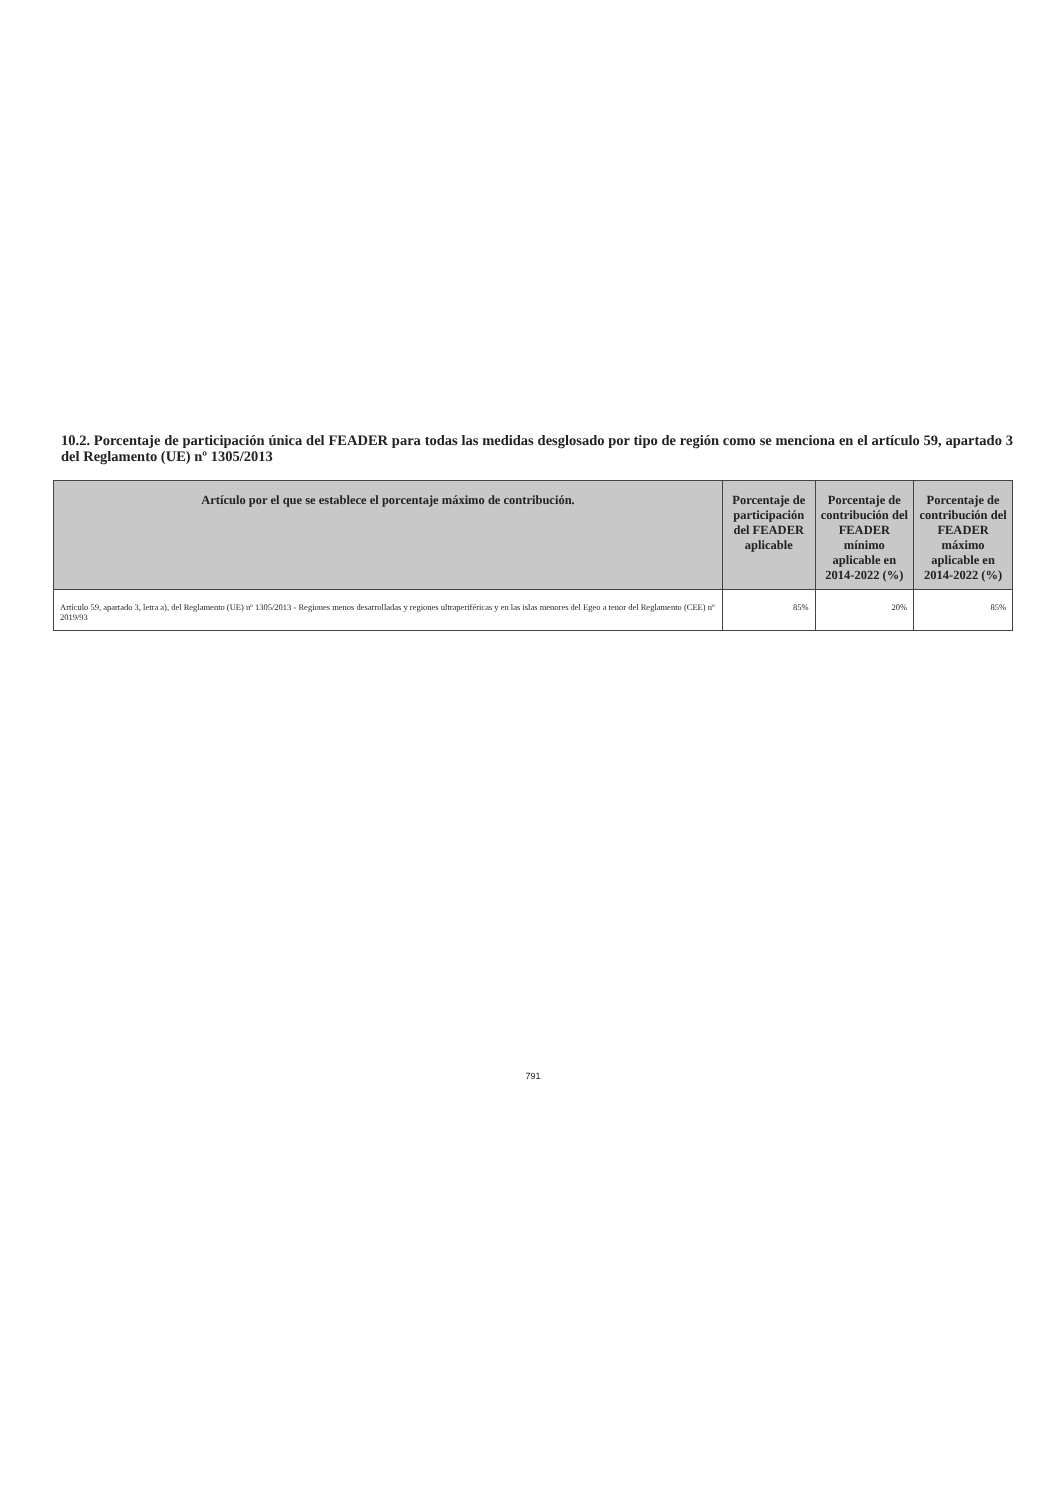10.2. Porcentaje de participación única del FEADER para todas las medidas desglosado por tipo de región como se menciona en el artículo 59, apartado 3 del Reglamento (UE) nº 1305/2013
| Artículo por el que se establece el porcentaje máximo de contribución. | Porcentaje de participación del FEADER aplicable | Porcentaje de contribución del FEADER mínimo aplicable en 2014-2022 (%) | Porcentaje de contribución del FEADER máximo aplicable en 2014-2022 (%) |
| --- | --- | --- | --- |
| Artículo 59, apartado 3, letra a), del Reglamento (UE) nº 1305/2013 - Regiones menos desarrolladas y regiones ultraperiféricas y en las islas menores del Egeo a tenor del Reglamento (CEE) nº 2019/93 | 85% | 20% | 85% |
791